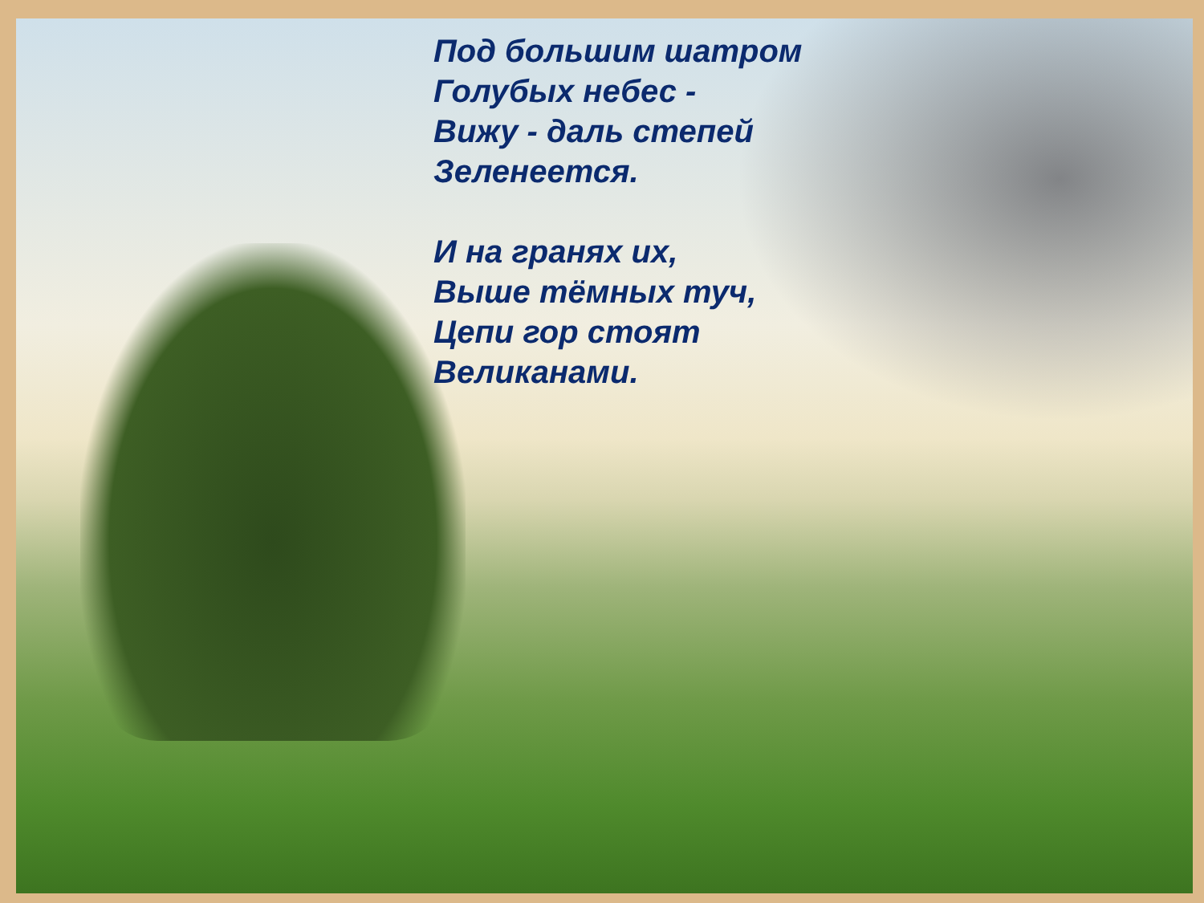Под большим шатром
Голубых небес -
Вижу - даль степей
Зеленеется.
И на гранях их,
Выше тёмных туч,
Цепи гор стоят
Великанами.